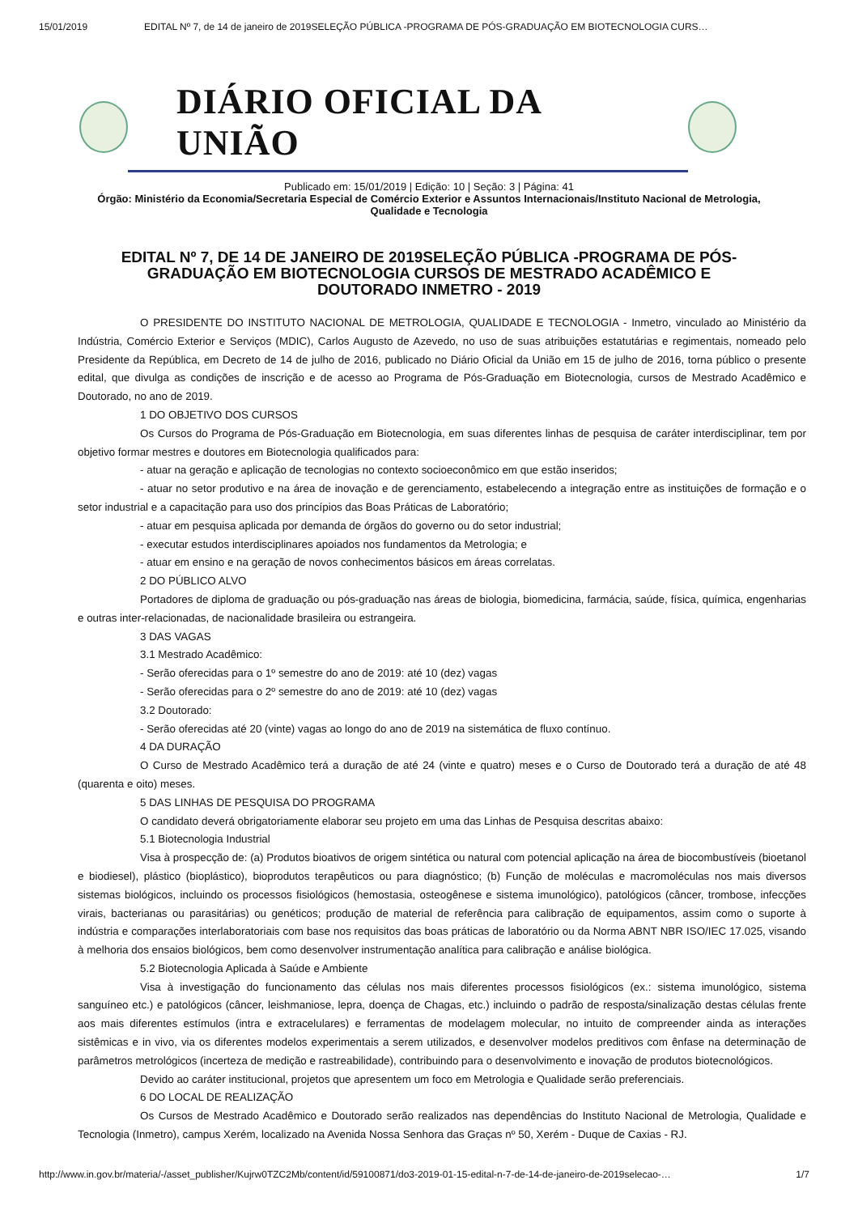15/01/2019 EDITAL Nº 7, de 14 de janeiro de 2019SELEÇÃO PÚBLICA -PROGRAMA DE PÓS-GRADUAÇÃO EM BIOTECNOLOGIA CURS…
DIÁRIO OFICIAL DA UNIÃO
Publicado em: 15/01/2019 | Edição: 10 | Seção: 3 | Página: 41
Órgão: Ministério da Economia/Secretaria Especial de Comércio Exterior e Assuntos Internacionais/Instituto Nacional de Metrologia, Qualidade e Tecnologia
EDITAL Nº 7, DE 14 DE JANEIRO DE 2019SELEÇÃO PÚBLICA -PROGRAMA DE PÓS-GRADUAÇÃO EM BIOTECNOLOGIA CURSOS DE MESTRADO ACADÊMICO E DOUTORADO INMETRO - 2019
O PRESIDENTE DO INSTITUTO NACIONAL DE METROLOGIA, QUALIDADE E TECNOLOGIA - Inmetro, vinculado ao Ministério da Indústria, Comércio Exterior e Serviços (MDIC), Carlos Augusto de Azevedo, no uso de suas atribuições estatutárias e regimentais, nomeado pelo Presidente da República, em Decreto de 14 de julho de 2016, publicado no Diário Oficial da União em 15 de julho de 2016, torna público o presente edital, que divulga as condições de inscrição e de acesso ao Programa de Pós-Graduação em Biotecnologia, cursos de Mestrado Acadêmico e Doutorado, no ano de 2019.
1 DO OBJETIVO DOS CURSOS
Os Cursos do Programa de Pós-Graduação em Biotecnologia, em suas diferentes linhas de pesquisa de caráter interdisciplinar, tem por objetivo formar mestres e doutores em Biotecnologia qualificados para:
- atuar na geração e aplicação de tecnologias no contexto socioeconômico em que estão inseridos;
- atuar no setor produtivo e na área de inovação e de gerenciamento, estabelecendo a integração entre as instituições de formação e o setor industrial e a capacitação para uso dos princípios das Boas Práticas de Laboratório;
- atuar em pesquisa aplicada por demanda de órgãos do governo ou do setor industrial;
- executar estudos interdisciplinares apoiados nos fundamentos da Metrologia; e
- atuar em ensino e na geração de novos conhecimentos básicos em áreas correlatas.
2 DO PÚBLICO ALVO
Portadores de diploma de graduação ou pós-graduação nas áreas de biologia, biomedicina, farmácia, saúde, física, química, engenharias e outras inter-relacionadas, de nacionalidade brasileira ou estrangeira.
3 DAS VAGAS
3.1 Mestrado Acadêmico:
- Serão oferecidas para o 1º semestre do ano de 2019: até 10 (dez) vagas
- Serão oferecidas para o 2º semestre do ano de 2019: até 10 (dez) vagas
3.2 Doutorado:
- Serão oferecidas até 20 (vinte) vagas ao longo do ano de 2019 na sistemática de fluxo contínuo.
4 DA DURAÇÃO
O Curso de Mestrado Acadêmico terá a duração de até 24 (vinte e quatro) meses e o Curso de Doutorado terá a duração de até 48 (quarenta e oito) meses.
5 DAS LINHAS DE PESQUISA DO PROGRAMA
O candidato deverá obrigatoriamente elaborar seu projeto em uma das Linhas de Pesquisa descritas abaixo:
5.1 Biotecnologia Industrial
Visa à prospecção de: (a) Produtos bioativos de origem sintética ou natural com potencial aplicação na área de biocombustíveis (bioetanol e biodiesel), plástico (bioplástico), bioprodutos terapêuticos ou para diagnóstico; (b) Função de moléculas e macromoléculas nos mais diversos sistemas biológicos, incluindo os processos fisiológicos (hemostasia, osteogênese e sistema imunológico), patológicos (câncer, trombose, infecções virais, bacterianas ou parasitárias) ou genéticos; produção de material de referência para calibração de equipamentos, assim como o suporte à indústria e comparações interlaboratoriais com base nos requisitos das boas práticas de laboratório ou da Norma ABNT NBR ISO/IEC 17.025, visando à melhoria dos ensaios biológicos, bem como desenvolver instrumentação analítica para calibração e análise biológica.
5.2 Biotecnologia Aplicada à Saúde e Ambiente
Visa à investigação do funcionamento das células nos mais diferentes processos fisiológicos (ex.: sistema imunológico, sistema sanguíneo etc.) e patológicos (câncer, leishmaniose, lepra, doença de Chagas, etc.) incluindo o padrão de resposta/sinalização destas células frente aos mais diferentes estímulos (intra e extracelulares) e ferramentas de modelagem molecular, no intuito de compreender ainda as interações sistêmicas e in vivo, via os diferentes modelos experimentais a serem utilizados, e desenvolver modelos preditivos com ênfase na determinação de parâmetros metrológicos (incerteza de medição e rastreabilidade), contribuindo para o desenvolvimento e inovação de produtos biotecnológicos.
Devido ao caráter institucional, projetos que apresentem um foco em Metrologia e Qualidade serão preferenciais.
6 DO LOCAL DE REALIZAÇÃO
Os Cursos de Mestrado Acadêmico e Doutorado serão realizados nas dependências do Instituto Nacional de Metrologia, Qualidade e Tecnologia (Inmetro), campus Xerém, localizado na Avenida Nossa Senhora das Graças nº 50, Xerém - Duque de Caxias - RJ.
http://www.in.gov.br/materia/-/asset_publisher/Kujrw0TZC2Mb/content/id/59100871/do3-2019-01-15-edital-n-7-de-14-de-janeiro-de-2019selecao-… 1/7